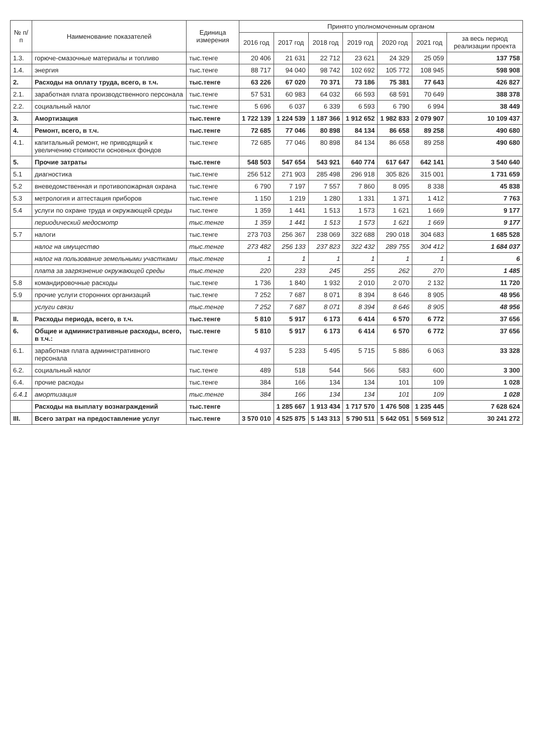| № п/п | Наименование показателей | Единица измерения | Принято уполномоченным органом | | | | | | |
| --- | --- | --- | --- | --- | --- | --- | --- | --- | --- |
| | | | 2016 год | 2017 год | 2018 год | 2019 год | 2020 год | 2021 год | за весь период реализации проекта |
| 1.3. | горюче-смазочные материалы и топливо | тыс.тенге | 20 406 | 21 631 | 22 712 | 23 621 | 24 329 | 25 059 | 137 758 |
| 1.4. | энергия | тыс.тенге | 88 717 | 94 040 | 98 742 | 102 692 | 105 772 | 108 945 | 598 908 |
| 2. | Расходы на оплату труда, всего, в т.ч. | тыс.тенге | 63 226 | 67 020 | 70 371 | 73 186 | 75 381 | 77 643 | 426 827 |
| 2.1. | заработная плата производственного персонала | тыс.тенге | 57 531 | 60 983 | 64 032 | 66 593 | 68 591 | 70 649 | 388 378 |
| 2.2. | социальный налог | тыс.тенге | 5 696 | 6 037 | 6 339 | 6 593 | 6 790 | 6 994 | 38 449 |
| 3. | Амортизация | тыс.тенге | 1 722 139 | 1 224 539 | 1 187 366 | 1 912 652 | 1 982 833 | 2 079 907 | 10 109 437 |
| 4. | Ремонт, всего, в т.ч. | тыс.тенге | 72 685 | 77 046 | 80 898 | 84 134 | 86 658 | 89 258 | 490 680 |
| 4.1. | капитальный ремонт, не приводящий к увеличению стоимости основных фондов | тыс.тенге | 72 685 | 77 046 | 80 898 | 84 134 | 86 658 | 89 258 | 490 680 |
| 5. | Прочие затраты | тыс.тенге | 548 503 | 547 654 | 543 921 | 640 774 | 617 647 | 642 141 | 3 540 640 |
| 5.1 | диагностика | тыс.тенге | 256 512 | 271 903 | 285 498 | 296 918 | 305 826 | 315 001 | 1 731 659 |
| 5.2 | вневедомственная и противопожарная охрана | тыс.тенге | 6 790 | 7 197 | 7 557 | 7 860 | 8 095 | 8 338 | 45 838 |
| 5.3 | метрология и аттестация приборов | тыс.тенге | 1 150 | 1 219 | 1 280 | 1 331 | 1 371 | 1 412 | 7 763 |
| 5.4 | услуги по охране труда и окружающей среды | тыс.тенге | 1 359 | 1 441 | 1 513 | 1 573 | 1 621 | 1 669 | 9 177 |
| | периодический медосмотр | тыс.тенге | 1 359 | 1 441 | 1 513 | 1 573 | 1 621 | 1 669 | 9 177 |
| 5.7 | налоги | тыс.тенге | 273 703 | 256 367 | 238 069 | 322 688 | 290 018 | 304 683 | 1 685 528 |
| | налог на имущество | тыс.тенге | 273 482 | 256 133 | 237 823 | 322 432 | 289 755 | 304 412 | 1 684 037 |
| | налог на пользование земельными участками | тыс.тенге | 1 | 1 | 1 | 1 | 1 | 1 | 6 |
| | плата за загрязнение окружающей среды | тыс.тенге | 220 | 233 | 245 | 255 | 262 | 270 | 1 485 |
| 5.8 | командировочные расходы | тыс.тенге | 1 736 | 1 840 | 1 932 | 2 010 | 2 070 | 2 132 | 11 720 |
| 5.9 | прочие услуги сторонних организаций | тыс.тенге | 7 252 | 7 687 | 8 071 | 8 394 | 8 646 | 8 905 | 48 956 |
| | услуги связи | тыс.тенге | 7 252 | 7 687 | 8 071 | 8 394 | 8 646 | 8 905 | 48 956 |
| II. | Расходы периода, всего, в т.ч. | тыс.тенге | 5 810 | 5 917 | 6 173 | 6 414 | 6 570 | 6 772 | 37 656 |
| 6. | Общие и административные расходы, всего, в т.ч.: | тыс.тенге | 5 810 | 5 917 | 6 173 | 6 414 | 6 570 | 6 772 | 37 656 |
| 6.1. | заработная плата административного персонала | тыс.тенге | 4 937 | 5 233 | 5 495 | 5 715 | 5 886 | 6 063 | 33 328 |
| 6.2. | социальный налог | тыс.тенге | 489 | 518 | 544 | 566 | 583 | 600 | 3 300 |
| 6.4. | прочие расходы | тыс.тенге | 384 | 166 | 134 | 134 | 101 | 109 | 1 028 |
| 6.4.1 | амортизация | тыс.тенге | 384 | 166 | 134 | 134 | 101 | 109 | 1 028 |
| | Расходы на выплату вознаграждений | тыс.тенге | | 1 285 667 | 1 913 434 | 1 717 570 | 1 476 508 | 1 235 445 | 7 628 624 |
| III. | Всего затрат на предоставление услуг | тыс.тенге | 3 570 010 | 4 525 875 | 5 143 313 | 5 790 511 | 5 642 051 | 5 569 512 | 30 241 272 |